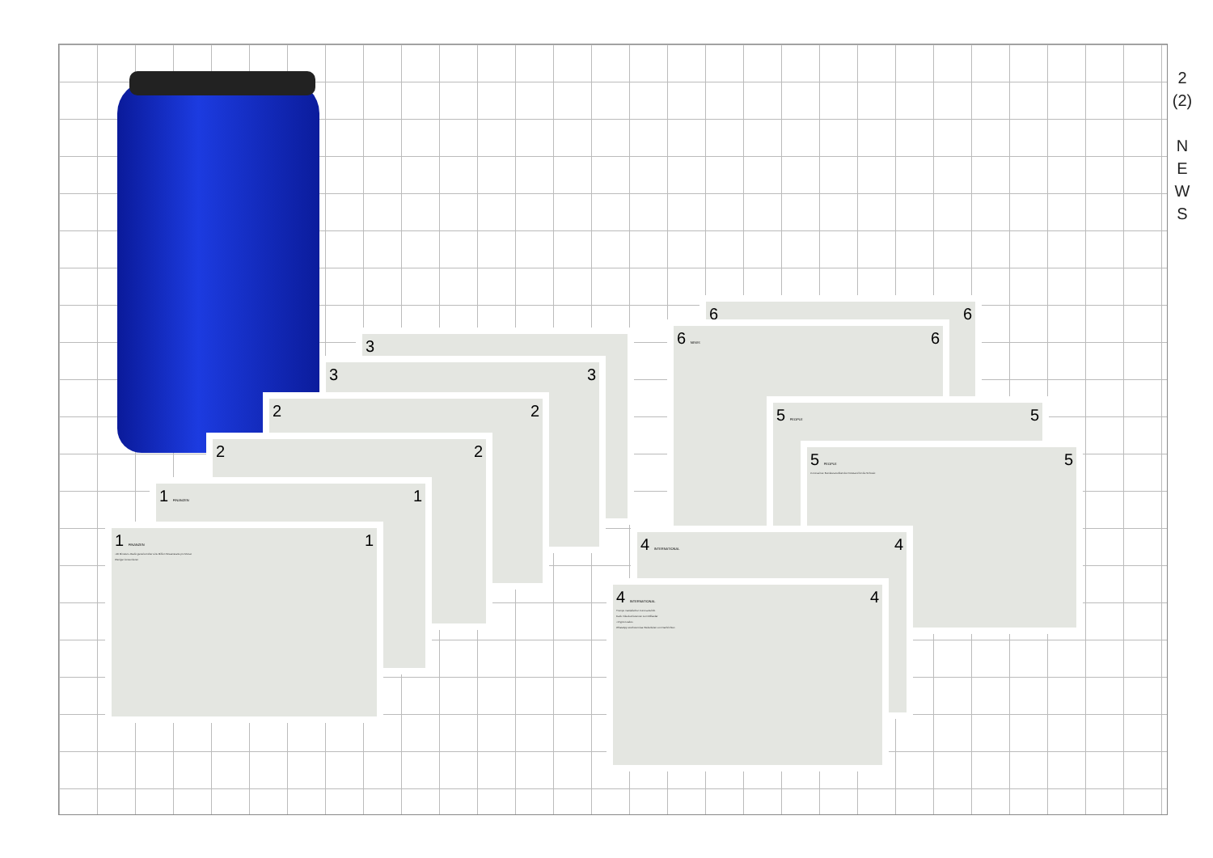3
3 3
2 2
2 2
1 FINANZEN 1
1 FINANZEN 1
«20 Minuten»-Radio generiert über eine Million Streamstarts pro Monat
Weniger konsumieren
6 6
6 NEWS 6
5 PEOPLE 5
5 PEOPLE 5
Coronavirus: Bundesrat erklärt den Notstand für die Schweiz
4 INTERNATIONAL 4
4 INTERNATIONAL 4
Trumps martialischer Corona-Auftritt
Dank Videokonferenzen zum Milliardär
«Crypto-Leaks»
WhatsApp erschwert das Weiterleiten von Nachrichten
2
(2)
N
E
W
S